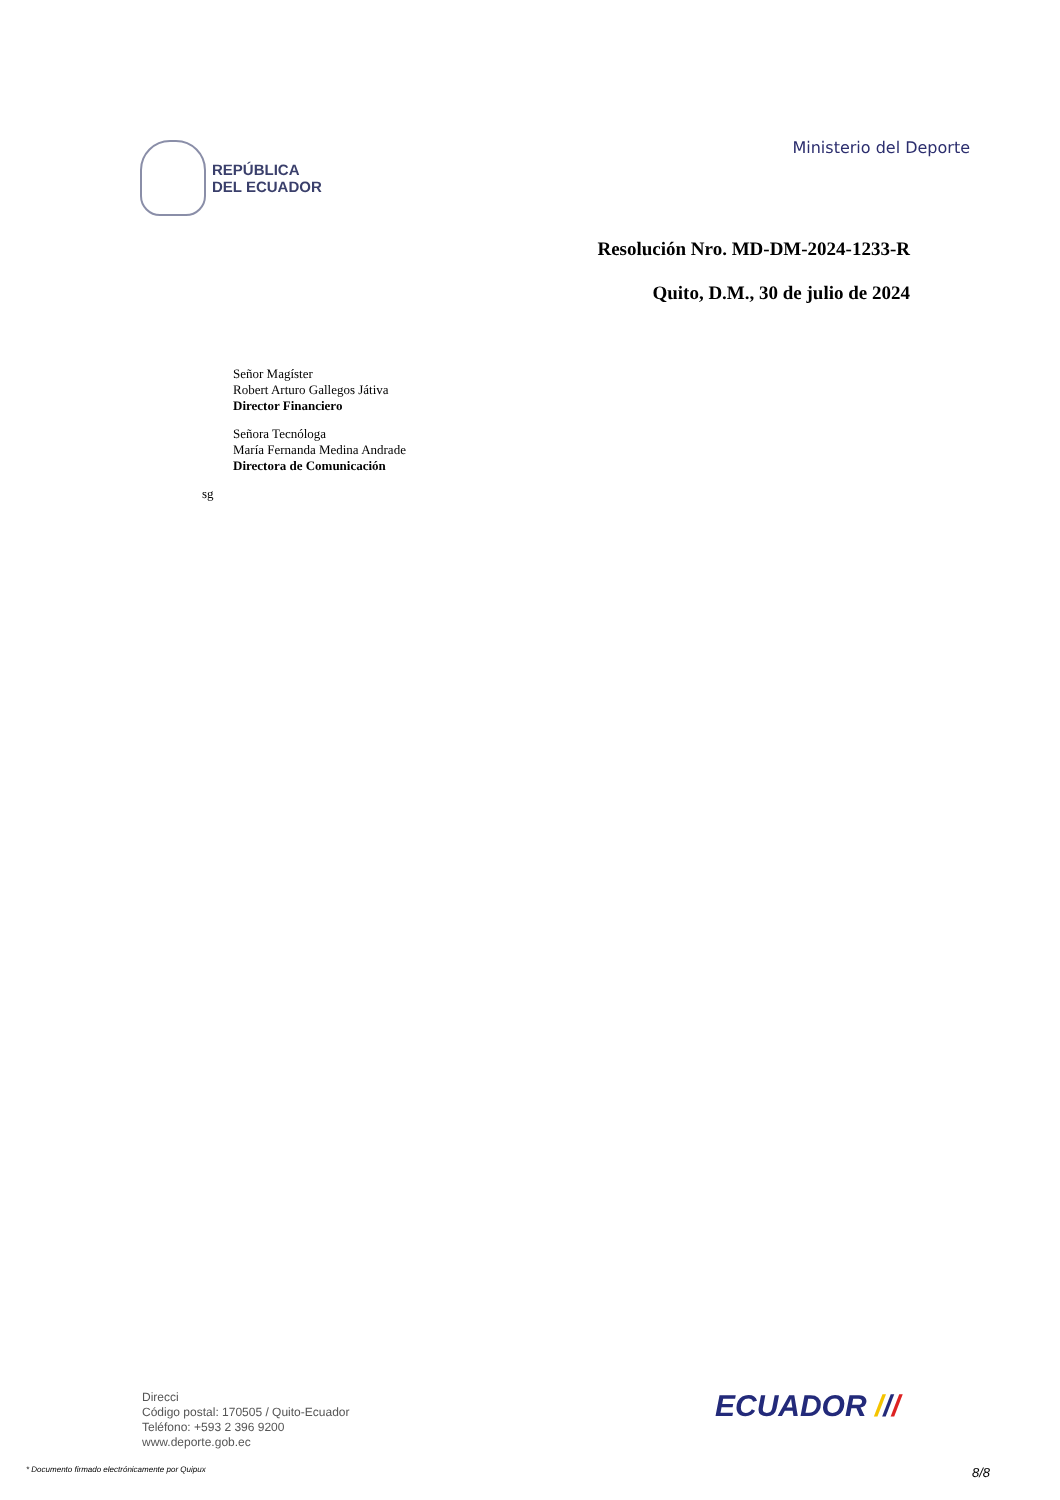REPÚBLICA
DEL ECUADOR
Ministerio del Deporte
Resolución Nro. MD-DM-2024-1233-R
Quito, D.M., 30 de julio de 2024
Señor Magíster
Robert Arturo Gallegos Játiva
Director Financiero
Señora Tecnóloga
María Fernanda Medina Andrade
Directora de Comunicación
sg
Direcci
Código postal: 170505 / Quito-Ecuador
Teléfono: +593 2 396 9200
www.deporte.gob.ec
ECUADOR ///
* Documento firmado electrónicamente por Quipux 8/8